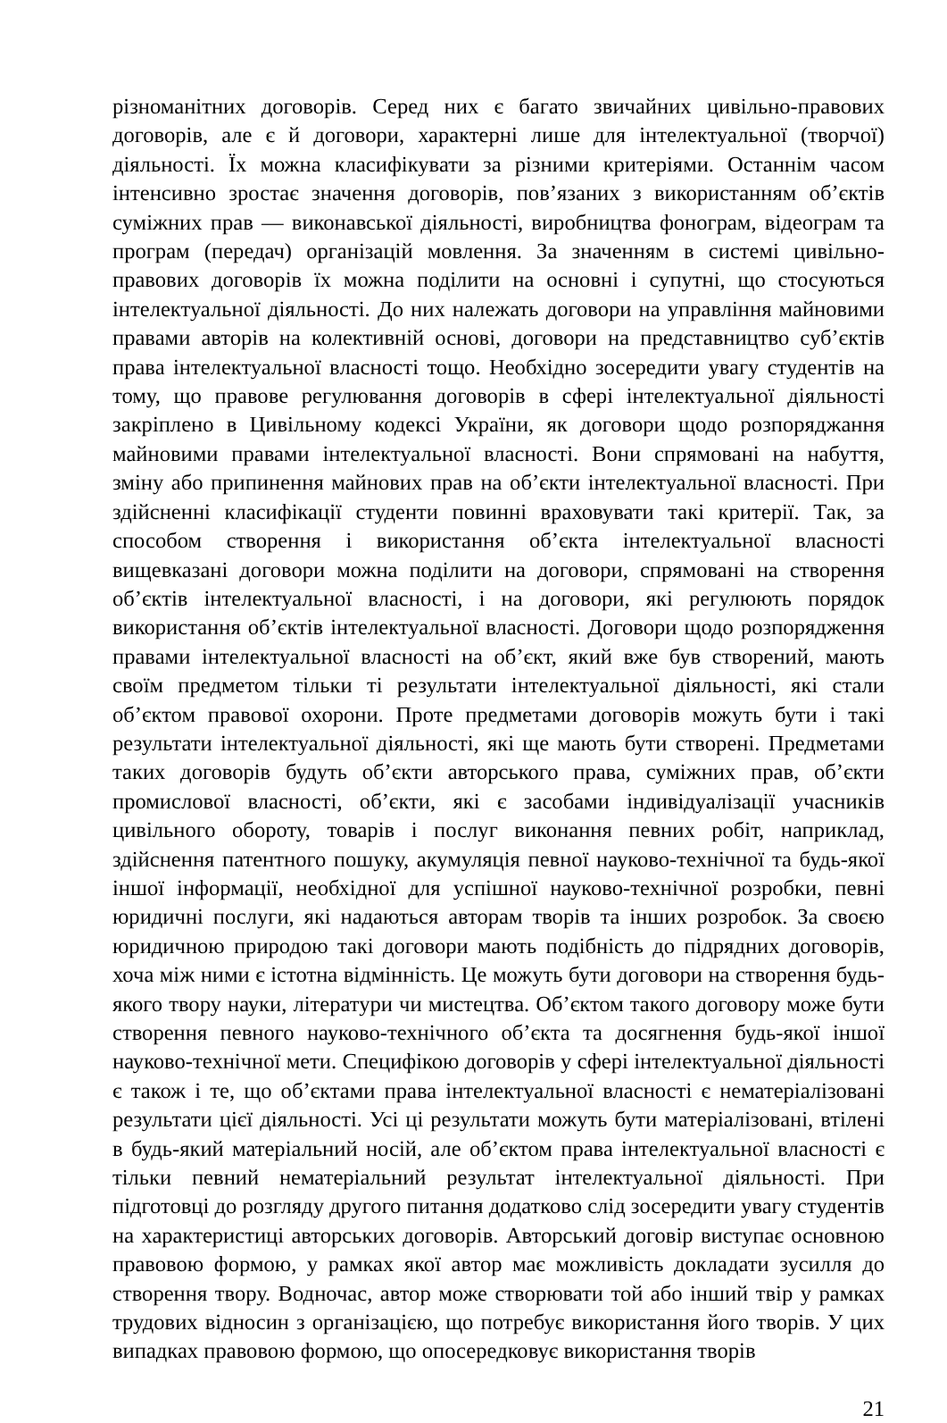різноманітних договорів. Серед них є багато звичайних цивільно-правових договорів, але є й договори, характерні лише для інтелектуальної (творчої) діяльності. Їх можна класифікувати за різними критеріями. Останнім часом інтенсивно зростає значення договорів, пов’язаних з використанням об’єктів суміжних прав — виконавської діяльності, виробництва фонограм, відеограм та програм (передач) організацій мовлення. За значенням в системі цивільно-правових договорів їх можна поділити на основні і супутні, що стосуються інтелектуальної діяльності. До них належать договори на управління майновими правами авторів на колективній основі, договори на представництво суб’єктів права інтелектуальної власності тощо. Необхідно зосередити увагу студентів на тому, що правове регулювання договорів в сфері інтелектуальної діяльності закріплено в Цивільному кодексі України, як договори щодо розпоряджання майновими правами інтелектуальної власності. Вони спрямовані на набуття, зміну або припинення майнових прав на об’єкти інтелектуальної власності. При здійсненні класифікації студенти повинні враховувати такі критерії. Так, за способом створення і використання об’єкта інтелектуальної власності вищевказані договори можна поділити на договори, спрямовані на створення об’єктів інтелектуальної власності, і на договори, які регулюють порядок використання об’єктів інтелектуальної власності. Договори щодо розпорядження правами інтелектуальної власності на об’єкт, який вже був створений, мають своїм предметом тільки ті результати інтелектуальної діяльності, які стали об’єктом правової охорони. Проте предметами договорів можуть бути і такі результати інтелектуальної діяльності, які ще мають бути створені. Предметами таких договорів будуть об’єкти авторського права, суміжних прав, об’єкти промислової власності, об’єкти, які є засобами індивідуалізації учасників цивільного обороту, товарів і послуг виконання певних робіт, наприклад, здійснення патентного пошуку, акумуляція певної науково-технічної та будь-якої іншої інформації, необхідної для успішної науково-технічної розробки, певні юридичні послуги, які надаються авторам творів та інших розробок. За своєю юридичною природою такі договори мають подібність до підрядних договорів, хоча між ними є істотна відмінність. Це можуть бути договори на створення будь-якого твору науки, літератури чи мистецтва. Об’єктом такого договору може бути створення певного науково-технічного об’єкта та досягнення будь-якої іншої науково-технічної мети. Специфікою договорів у сфері інтелектуальної діяльності є також і те, що об’єктами права інтелектуальної власності є нематеріалізовані результати цієї діяльності. Усі ці результати можуть бути матеріалізовані, втілені в будь-який матеріальний носій, але об’єктом права інтелектуальної власності є тільки певний нематеріальний результат інтелектуальної діяльності. При підготовці до розгляду другого питання додатково слід зосередити увагу студентів на характеристиці авторських договорів. Авторський договір виступає основною правовою формою, у рамках якої автор має можливість докладати зусилля до створення твору. Водночас, автор може створювати той або інший твір у рамках трудових відносин з організацією, що потребує використання його творів. У цих випадках правовою формою, що опосередковує використання творів
21